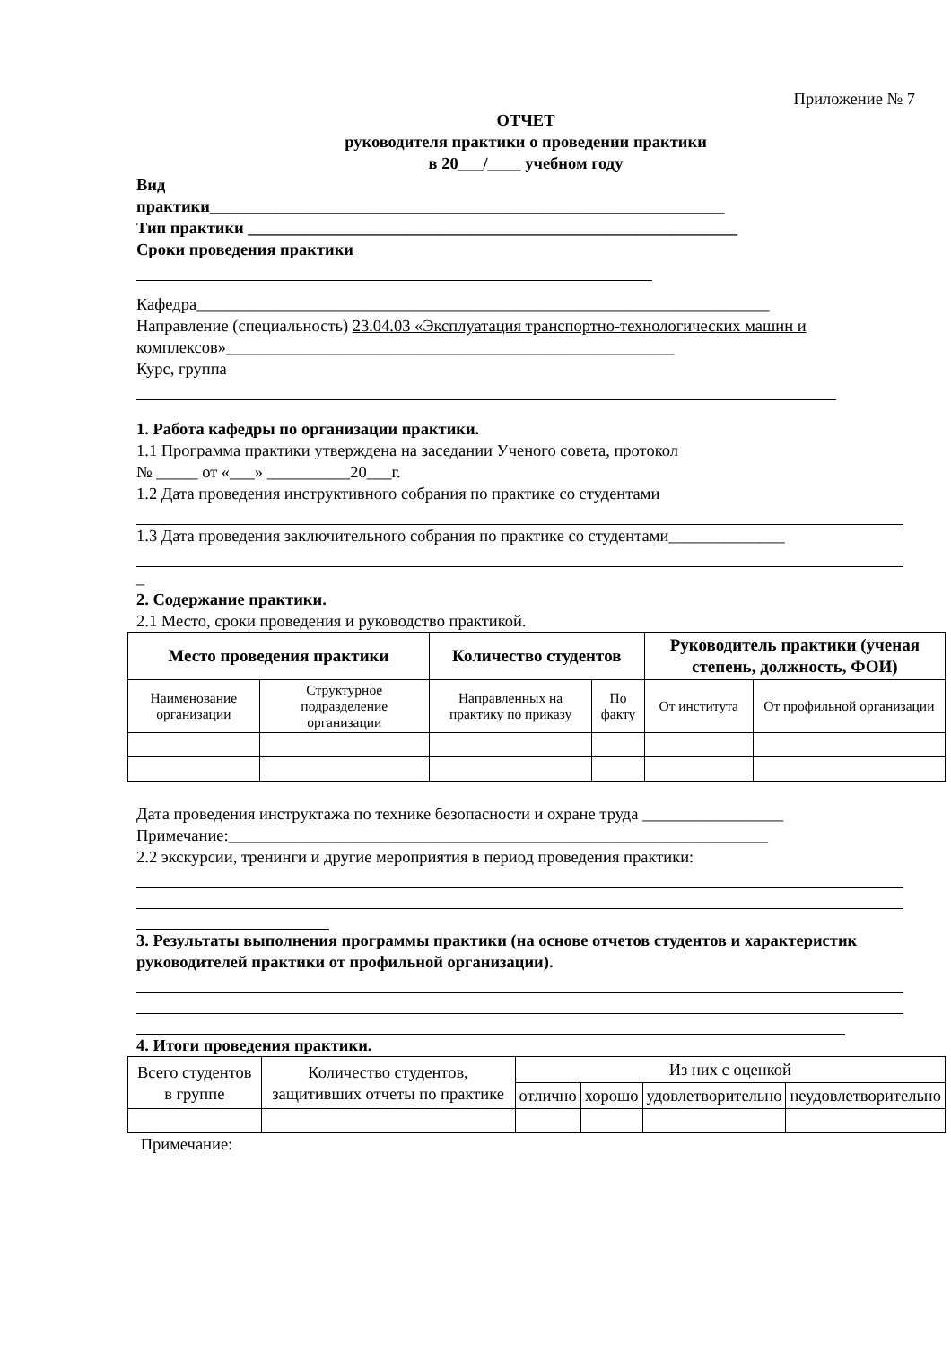Приложение № 7
ОТЧЕТ
руководителя практики о проведении практики
в 20___/____ учебном году
Вид
практики______________________________________________________________
Тип практики ___________________________________________________________
Сроки проведения практики
Кафедра_____________________________________________________________________
Направление (специальность) 23.04.03 «Эксплуатация транспортно-технологических машин и комплексов»______________________________________________________
Курс, группа
1. Работа кафедры по организации практики.
1.1 Программа практики утверждена на заседании Ученого совета, протокол
№ _____ от «___» __________20___г.
1.2 Дата проведения инструктивного собрания по практике со студентами
1.3 Дата проведения заключительного собрания по практике со студентами______________
_
2. Содержание практики.
2.1 Место, сроки проведения и руководство практикой.
| Место проведения практики | | Количество студентов | | Руководитель практики (ученая степень, должность, ФОИ) | |
| --- | --- | --- | --- | --- | --- |
| Наименование организации | Структурное подразделение организации | Направленных на практику по приказу | По факту | От института | От профильной организации |
Дата проведения инструктажа по технике безопасности и охране труда _________________
Примечание:_________________________________________________________________
2.2 экскурсии, тренинги и другие мероприятия в период проведения практики:
3. Результаты выполнения программы практики (на основе отчетов студентов и характеристик руководителей практики от профильной организации).
4. Итоги проведения практики.
| Всего студентов в группе | Количество студентов, защитивших отчеты по практике | Из них с оценкой | | | |
| | | отлично | хорошо | удовлетворительно | неудовлетворительно |
Примечание: